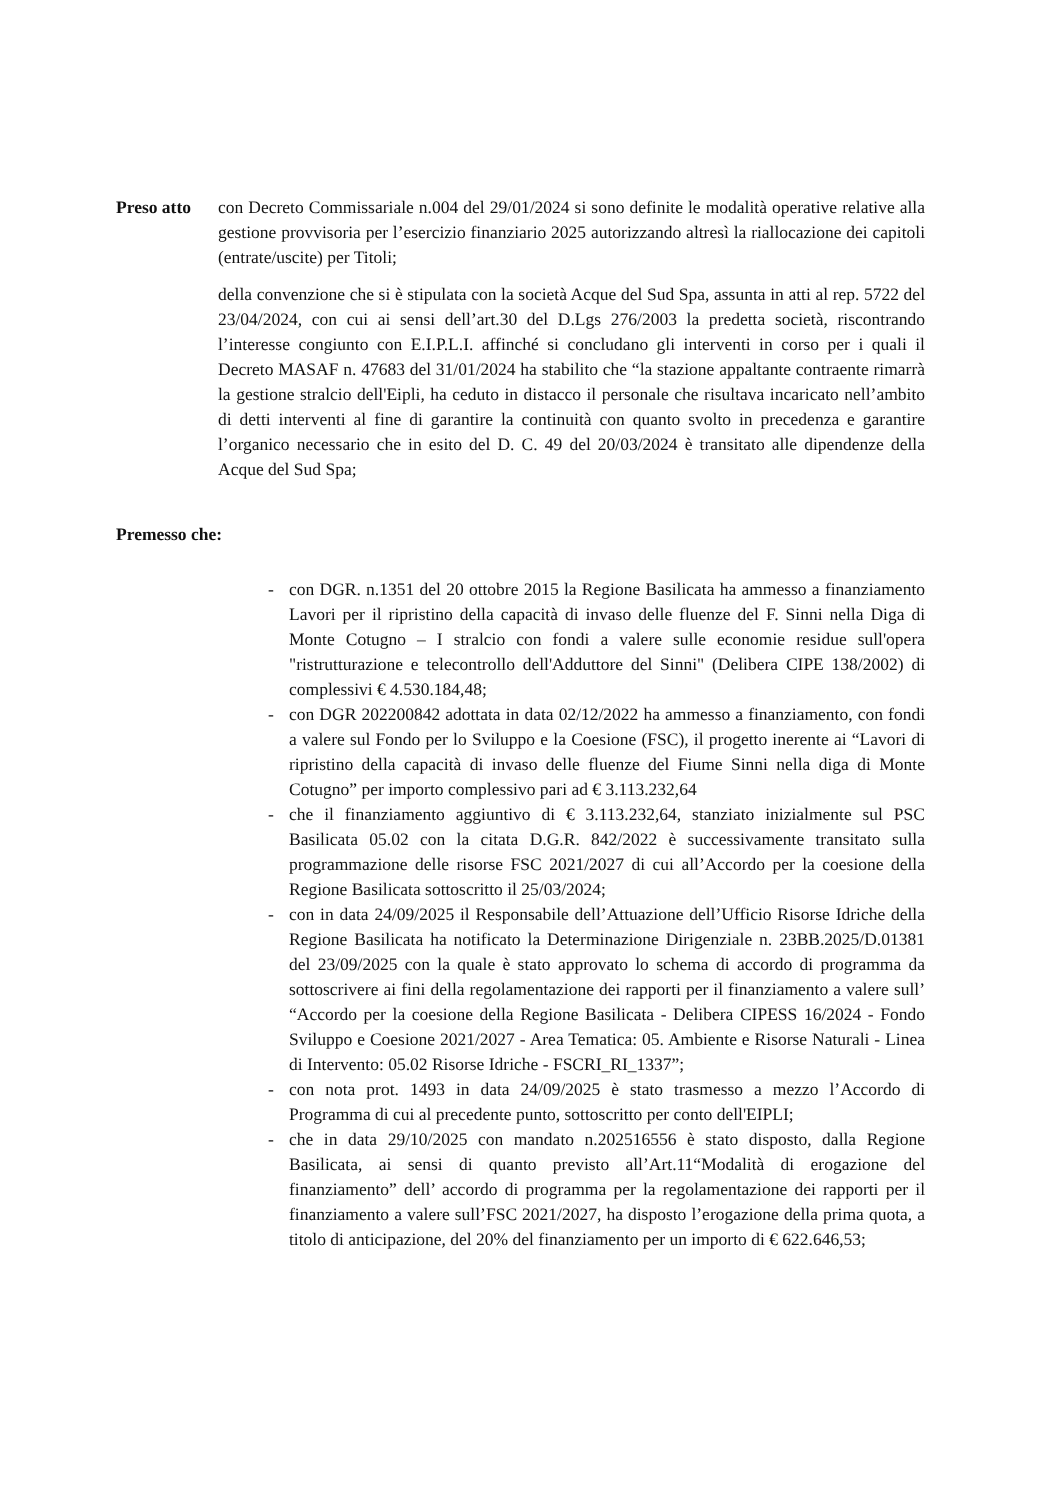Preso atto
con Decreto Commissariale n.004 del 29/01/2024 si sono definite le modalità operative relative alla gestione provvisoria per l’esercizio finanziario 2025 autorizzando altresì la riallocazione dei capitoli (entrate/uscite) per Titoli;
della convenzione che si è stipulata con la società Acque del Sud Spa, assunta in atti al rep. 5722 del 23/04/2024, con cui ai sensi dell’art.30 del D.Lgs 276/2003 la predetta società, riscontrando l’interesse congiunto con E.I.P.L.I. affinché si concludano gli interventi in corso per i quali il Decreto MASAF n. 47683 del 31/01/2024 ha stabilito che “la stazione appaltante contraente rimarrà la gestione stralcio dell'Eipli, ha ceduto in distacco il personale che risultava incaricato nell’ambito di detti interventi al fine di garantire la continuità con quanto svolto in precedenza e garantire l’organico necessario che in esito del D. C. 49 del 20/03/2024 è transitato alle dipendenze della Acque del Sud Spa;
Premesso che:
- con DGR. n.1351 del 20 ottobre 2015 la Regione Basilicata ha ammesso a finanziamento Lavori per il ripristino della capacità di invaso delle fluenze del F. Sinni nella Diga di Monte Cotugno – I stralcio con fondi a valere sulle economie residue sull'opera "ristrutturazione e telecontrollo dell'Adduttore del Sinni" (Delibera CIPE 138/2002) di complessivi € 4.530.184,48;
- con DGR 202200842 adottata in data 02/12/2022 ha ammesso a finanziamento, con fondi a valere sul Fondo per lo Sviluppo e la Coesione (FSC), il progetto inerente ai “Lavori di ripristino della capacità di invaso delle fluenze del Fiume Sinni nella diga di Monte Cotugno” per importo complessivo pari ad € 3.113.232,64
- che il finanziamento aggiuntivo di € 3.113.232,64, stanziato inizialmente sul PSC Basilicata 05.02 con la citata D.G.R. 842/2022 è successivamente transitato sulla programmazione delle risorse FSC 2021/2027 di cui all’Accordo per la coesione della Regione Basilicata sottoscritto il 25/03/2024;
- con in data 24/09/2025 il Responsabile dell’Attuazione dell’Ufficio Risorse Idriche della Regione Basilicata ha notificato la Determinazione Dirigenziale n. 23BB.2025/D.01381 del 23/09/2025 con la quale è stato approvato lo schema di accordo di programma da sottoscrivere ai fini della regolamentazione dei rapporti per il finanziamento a valere sull’ “Accordo per la coesione della Regione Basilicata - Delibera CIPESS 16/2024 - Fondo Sviluppo e Coesione 2021/2027 - Area Tematica: 05. Ambiente e Risorse Naturali - Linea di Intervento: 05.02 Risorse Idriche - FSCRI_RI_1337”;
- con nota prot. 1493 in data 24/09/2025 è stato trasmesso a mezzo l’Accordo di Programma di cui al precedente punto, sottoscritto per conto dell'EIPLI;
- che in data 29/10/2025 con mandato n.202516556 è stato disposto, dalla Regione Basilicata, ai sensi di quanto previsto all’Art.11“Modalità di erogazione del finanziamento” dell’ accordo di programma per la regolamentazione dei rapporti per il finanziamento a valere sull’FSC 2021/2027, ha disposto l’erogazione della prima quota, a titolo di anticipazione, del 20% del finanziamento per un importo di € 622.646,53;